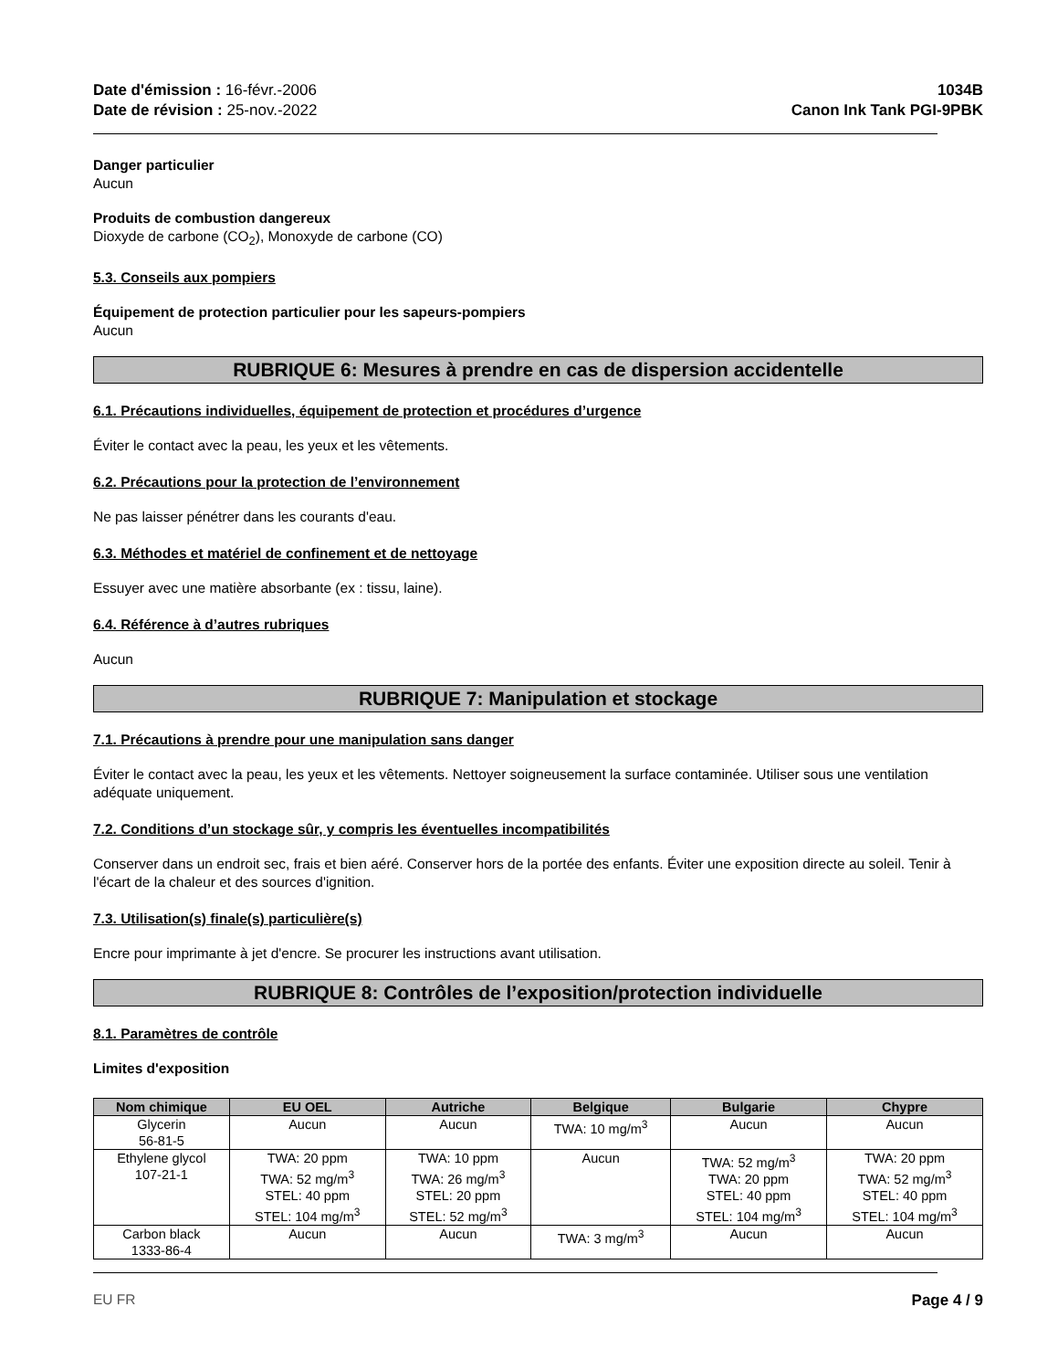Date d'émission : 16-févr.-2006
Date de révision : 25-nov.-2022
1034B
Canon Ink Tank PGI-9PBK
Danger particulier
Aucun
Produits de combustion dangereux
Dioxyde de carbone (CO<sub>2</sub>), Monoxyde de carbone (CO)
5.3. Conseils aux pompiers
Équipement de protection particulier pour les sapeurs-pompiers
Aucun
RUBRIQUE 6: Mesures à prendre en cas de dispersion accidentelle
6.1. Précautions individuelles, équipement de protection et procédures d’urgence
Éviter le contact avec la peau, les yeux et les vêtements.
6.2. Précautions pour la protection de l’environnement
Ne pas laisser pénétrer dans les courants d'eau.
6.3. Méthodes et matériel de confinement et de nettoyage
Essuyer avec une matière absorbante (ex : tissu, laine).
6.4. Référence à d’autres rubriques
Aucun
RUBRIQUE 7: Manipulation et stockage
7.1. Précautions à prendre pour une manipulation sans danger
Éviter le contact avec la peau, les yeux et les vêtements. Nettoyer soigneusement la surface contaminée. Utiliser sous une ventilation adéquate uniquement.
7.2. Conditions d’un stockage sûr, y compris les éventuelles incompatibilités
Conserver dans un endroit sec, frais et bien aéré. Conserver hors de la portée des enfants. Éviter une exposition directe au soleil. Tenir à l'écart de la chaleur et des sources d'ignition.
7.3. Utilisation(s) finale(s) particulière(s)
Encre pour imprimante à jet d'encre. Se procurer les instructions avant utilisation.
RUBRIQUE 8: Contrôles de l’exposition/protection individuelle
8.1. Paramètres de contrôle
Limites d'exposition
| Nom chimique | EU OEL | Autriche | Belgique | Bulgarie | Chypre |
| --- | --- | --- | --- | --- | --- |
| Glycerin 56-81-5 | Aucun | Aucun | TWA: 10 mg/m<sup>3</sup> | Aucun | Aucun |
| Ethylene glycol 107-21-1 | TWA: 20 ppm TWA: 52 mg/m<sup>3</sup> STEL: 40 ppm STEL: 104 mg/m<sup>3</sup> | TWA: 10 ppm TWA: 26 mg/m<sup>3</sup> STEL: 20 ppm STEL: 52 mg/m<sup>3</sup> | Aucun | TWA: 52 mg/m<sup>3</sup> TWA: 20 ppm STEL: 40 ppm STEL: 104 mg/m<sup>3</sup> | TWA: 20 ppm TWA: 52 mg/m<sup>3</sup> STEL: 40 ppm STEL: 104 mg/m<sup>3</sup> |
| Carbon black 1333-86-4 | Aucun | Aucun | TWA: 3 mg/m<sup>3</sup> | Aucun | Aucun |
EU FR Page 4 / 9